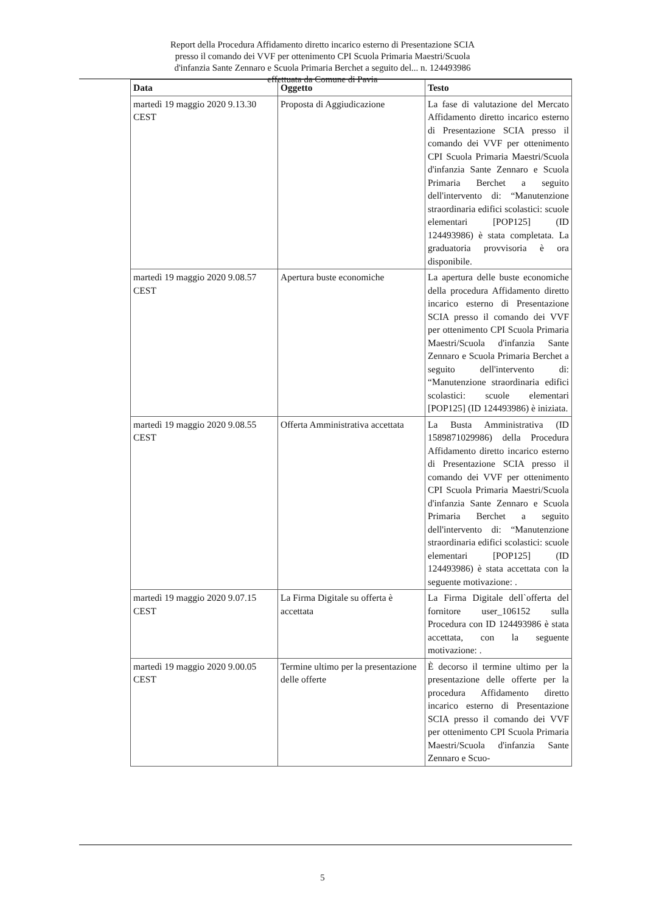Report della Procedura Affidamento diretto incarico esterno di Presentazione SCIA presso il comando dei VVF per ottenimento CPI Scuola Primaria Maestri/Scuola d'infanzia Sante Zennaro e Scuola Primaria Berchet a seguito del... n. 124493986 effettuata da Comune di Pavia
| Data | Oggetto | Testo |
| --- | --- | --- |
| martedì 19 maggio 2020 9.13.30 CEST | Proposta di Aggiudicazione | La fase di valutazione del Mercato Affidamento diretto incarico esterno di Presentazione SCIA presso il comando dei VVF per ottenimento CPI Scuola Primaria Maestri/Scuola d'infanzia Sante Zennaro e Scuola Primaria Berchet a seguito dell'intervento di: “Manutenzione straordinaria edifici scolastici: scuole elementari [POP125] (ID 124493986) è stata completata. La graduatoria provvisoria è ora disponibile. |
| martedì 19 maggio 2020 9.08.57 CEST | Apertura buste economiche | La apertura delle buste economiche della procedura Affidamento diretto incarico esterno di Presentazione SCIA presso il comando dei VVF per ottenimento CPI Scuola Primaria Maestri/Scuola d'infanzia Sante Zennaro e Scuola Primaria Berchet a seguito dell'intervento di: “Manutenzione straordinaria edifici scolastici: scuole elementari [POP125] (ID 124493986) è iniziata. |
| martedì 19 maggio 2020 9.08.55 CEST | Offerta Amministrativa accettata | La Busta Amministrativa (ID 1589871029986) della Procedura Affidamento diretto incarico esterno di Presentazione SCIA presso il comando dei VVF per ottenimento CPI Scuola Primaria Maestri/Scuola d'infanzia Sante Zennaro e Scuola Primaria Berchet a seguito dell'intervento di: “Manutenzione straordinaria edifici scolastici: scuole elementari [POP125] (ID 124493986) è stata accettata con la seguente motivazione: . |
| martedì 19 maggio 2020 9.07.15 CEST | La Firma Digitale su offerta è accettata | La Firma Digitale dell`offerta del fornitore user_106152 sulla Procedura con ID 124493986 è stata accettata, con la seguente motivazione: . |
| martedì 19 maggio 2020 9.00.05 CEST | Termine ultimo per la presentazione delle offerte | È decorso il termine ultimo per la presentazione delle offerte per la procedura Affidamento diretto incarico esterno di Presentazione SCIA presso il comando dei VVF per ottenimento CPI Scuola Primaria Maestri/Scuola d'infanzia Sante Zennaro e Scuo- |
5